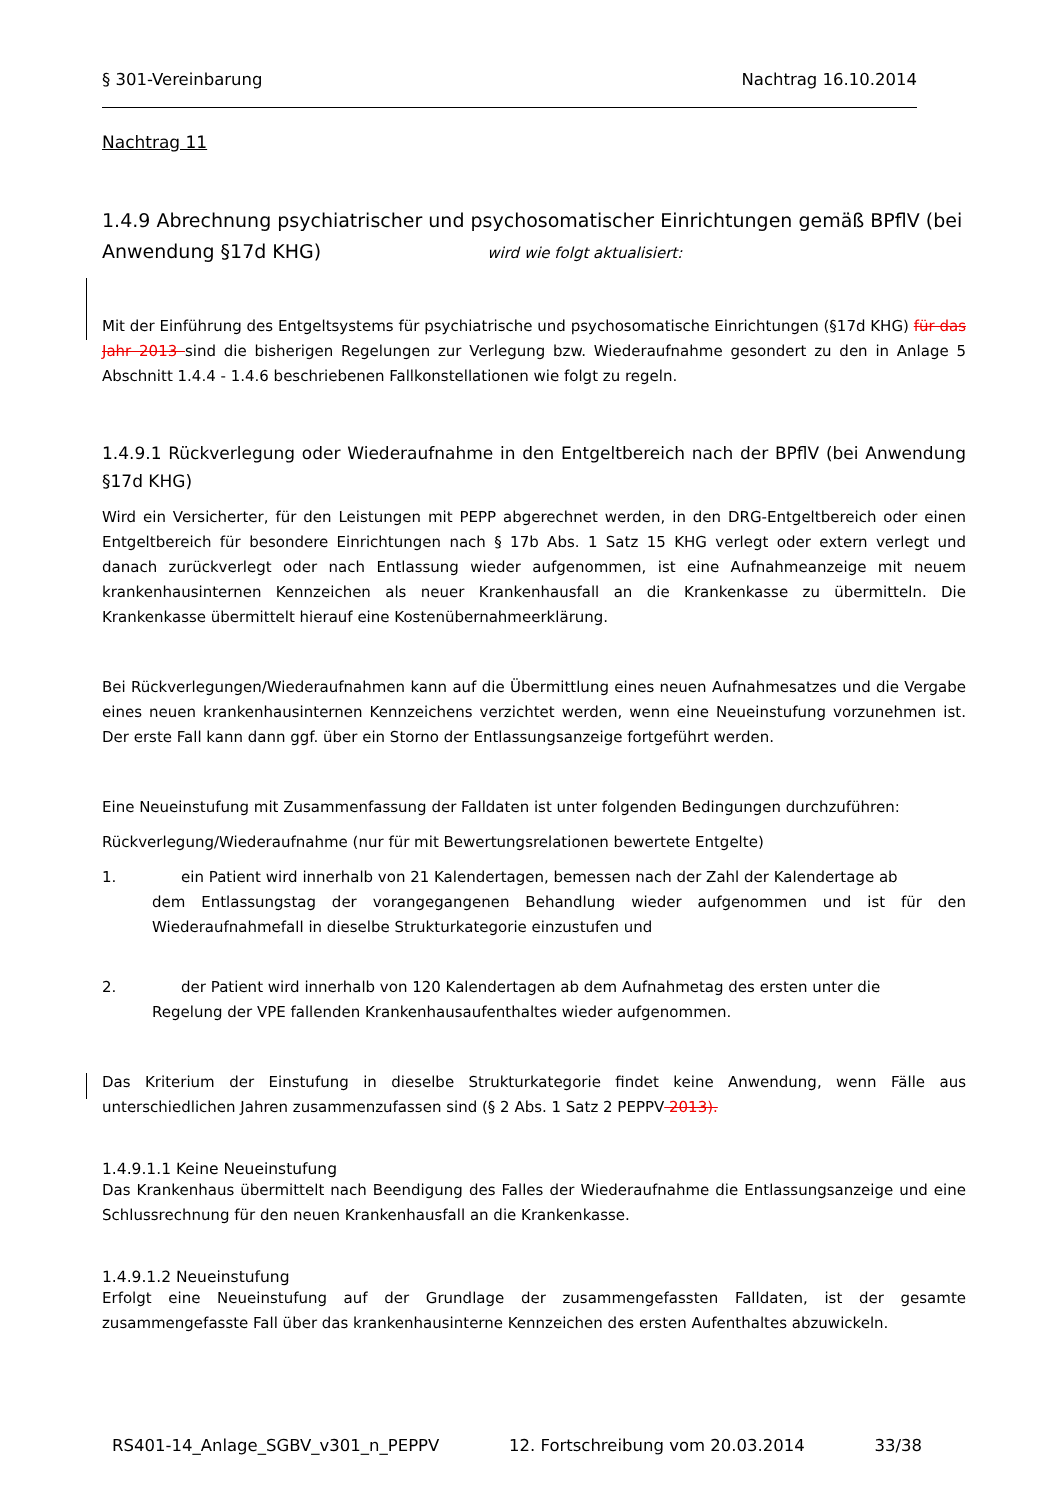§ 301-Vereinbarung Nachtrag 16.10.2014
Nachtrag 11
1.4.9 Abrechnung psychiatrischer und psychosomatischer Einrichtungen gemäß BPflV (bei Anwendung §17d KHG) wird wie folgt aktualisiert:
Mit der Einführung des Entgeltsystems für psychiatrische und psychosomatische Einrichtungen (§17d KHG) für das Jahr 2013 sind die bisherigen Regelungen zur Verlegung bzw. Wiederaufnahme gesondert zu den in Anlage 5 Abschnitt 1.4.4 - 1.4.6 beschriebenen Fallkonstellationen wie folgt zu regeln.
1.4.9.1 Rückverlegung oder Wiederaufnahme in den Entgeltbereich nach der BPflV (bei Anwendung §17d KHG)
Wird ein Versicherter, für den Leistungen mit PEPP abgerechnet werden, in den DRG-Entgeltbereich oder einen Entgeltbereich für besondere Einrichtungen nach § 17b Abs. 1 Satz 15 KHG verlegt oder extern verlegt und danach zurückverlegt oder nach Entlassung wieder aufgenommen, ist eine Aufnahmeanzeige mit neuem krankenhausinternen Kennzeichen als neuer Krankenhausfall an die Krankenkasse zu übermitteln. Die Krankenkasse übermittelt hierauf eine Kostenübernahmeerklärung.
Bei Rückverlegungen/Wiederaufnahmen kann auf die Übermittlung eines neuen Aufnahmesatzes und die Vergabe eines neuen krankenhausinternen Kennzeichens verzichtet werden, wenn eine Neueinstufung vorzunehmen ist. Der erste Fall kann dann ggf. über ein Storno der Entlassungsanzeige fortgeführt werden.
Eine Neueinstufung mit Zusammenfassung der Falldaten ist unter folgenden Bedingungen durchzuführen:
Rückverlegung/Wiederaufnahme (nur für mit Bewertungsrelationen bewertete Entgelte)
1. ein Patient wird innerhalb von 21 Kalendertagen, bemessen nach der Zahl der Kalendertage ab
dem Entlassungstag der vorangegangenen Behandlung wieder aufgenommen und ist für den Wiederaufnahmefall in dieselbe Strukturkategorie einzustufen und
2. der Patient wird innerhalb von 120 Kalendertagen ab dem Aufnahmetag des ersten unter die
Regelung der VPE fallenden Krankenhausaufenthaltes wieder aufgenommen.
Das Kriterium der Einstufung in dieselbe Strukturkategorie findet keine Anwendung, wenn Fälle aus unterschiedlichen Jahren zusammenzufassen sind (§ 2 Abs. 1 Satz 2 PEPPV 2013).
1.4.9.1.1 Keine Neueinstufung
Das Krankenhaus übermittelt nach Beendigung des Falles der Wiederaufnahme die Entlassungsanzeige und eine Schlussrechnung für den neuen Krankenhausfall an die Krankenkasse.
1.4.9.1.2 Neueinstufung
Erfolgt eine Neueinstufung auf der Grundlage der zusammengefassten Falldaten, ist der gesamte zusammengefasste Fall über das krankenhausinterne Kennzeichen des ersten Aufenthaltes abzuwickeln.
RS401-14_Anlage_SGBV_v301_n_PEPPV 12. Fortschreibung vom 20.03.2014 33/38